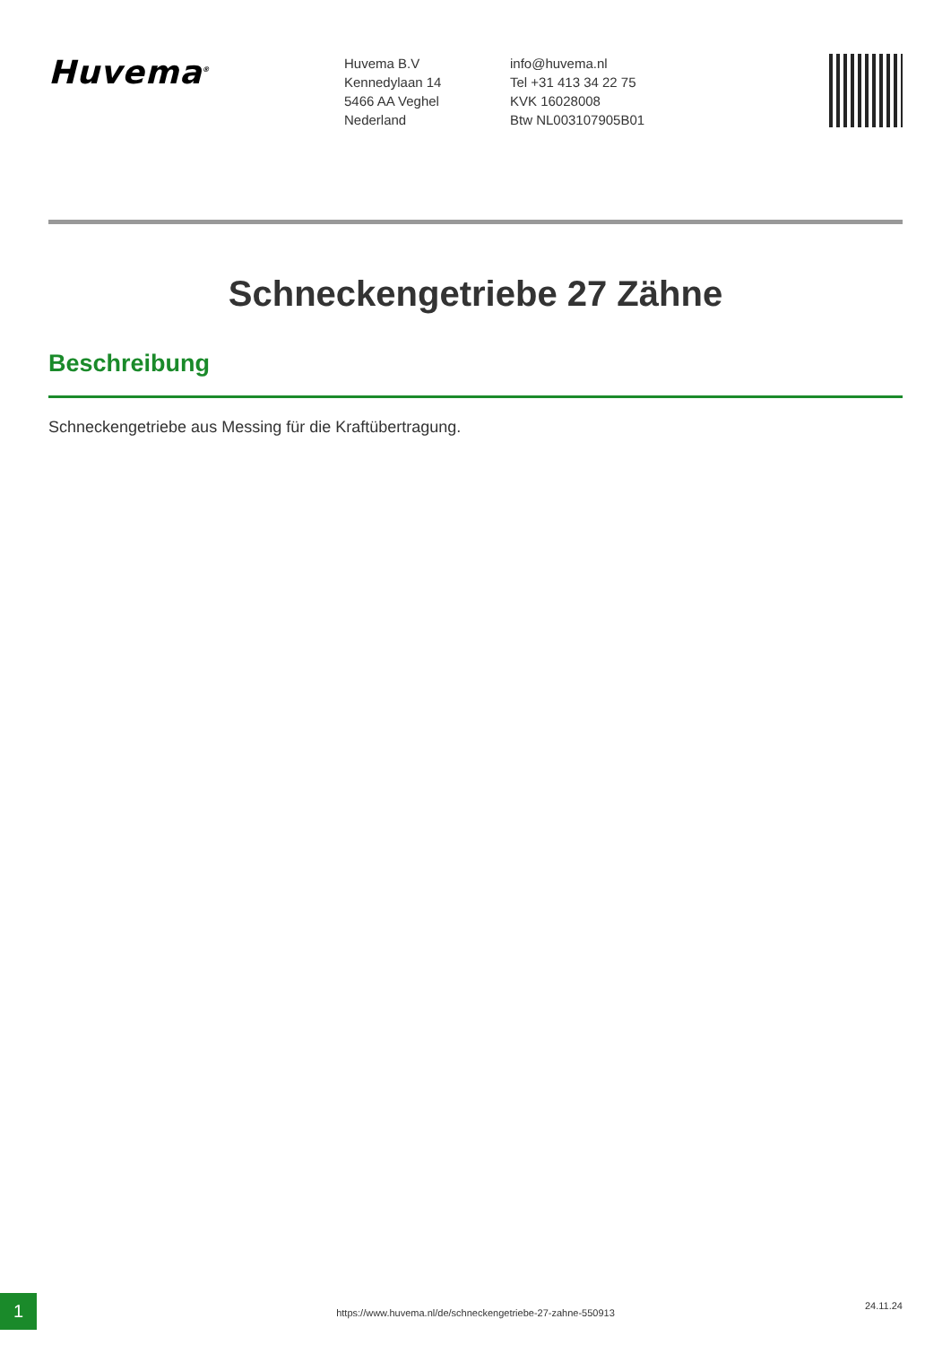Huvema<sup>®</sup>
Huvema B.V
Kennedylaan 14
5466 AA Veghel
Nederland
info@huvema.nl
Tel +31 413 34 22 75
KVK 16028008
Btw NL003107905B01
Schneckengetriebe 27 Zähne
Beschreibung
Schneckengetriebe aus Messing für die Kraftübertragung.
1
https://www.huvema.nl/de/schneckengetriebe-27-zahne-550913
24.11.24